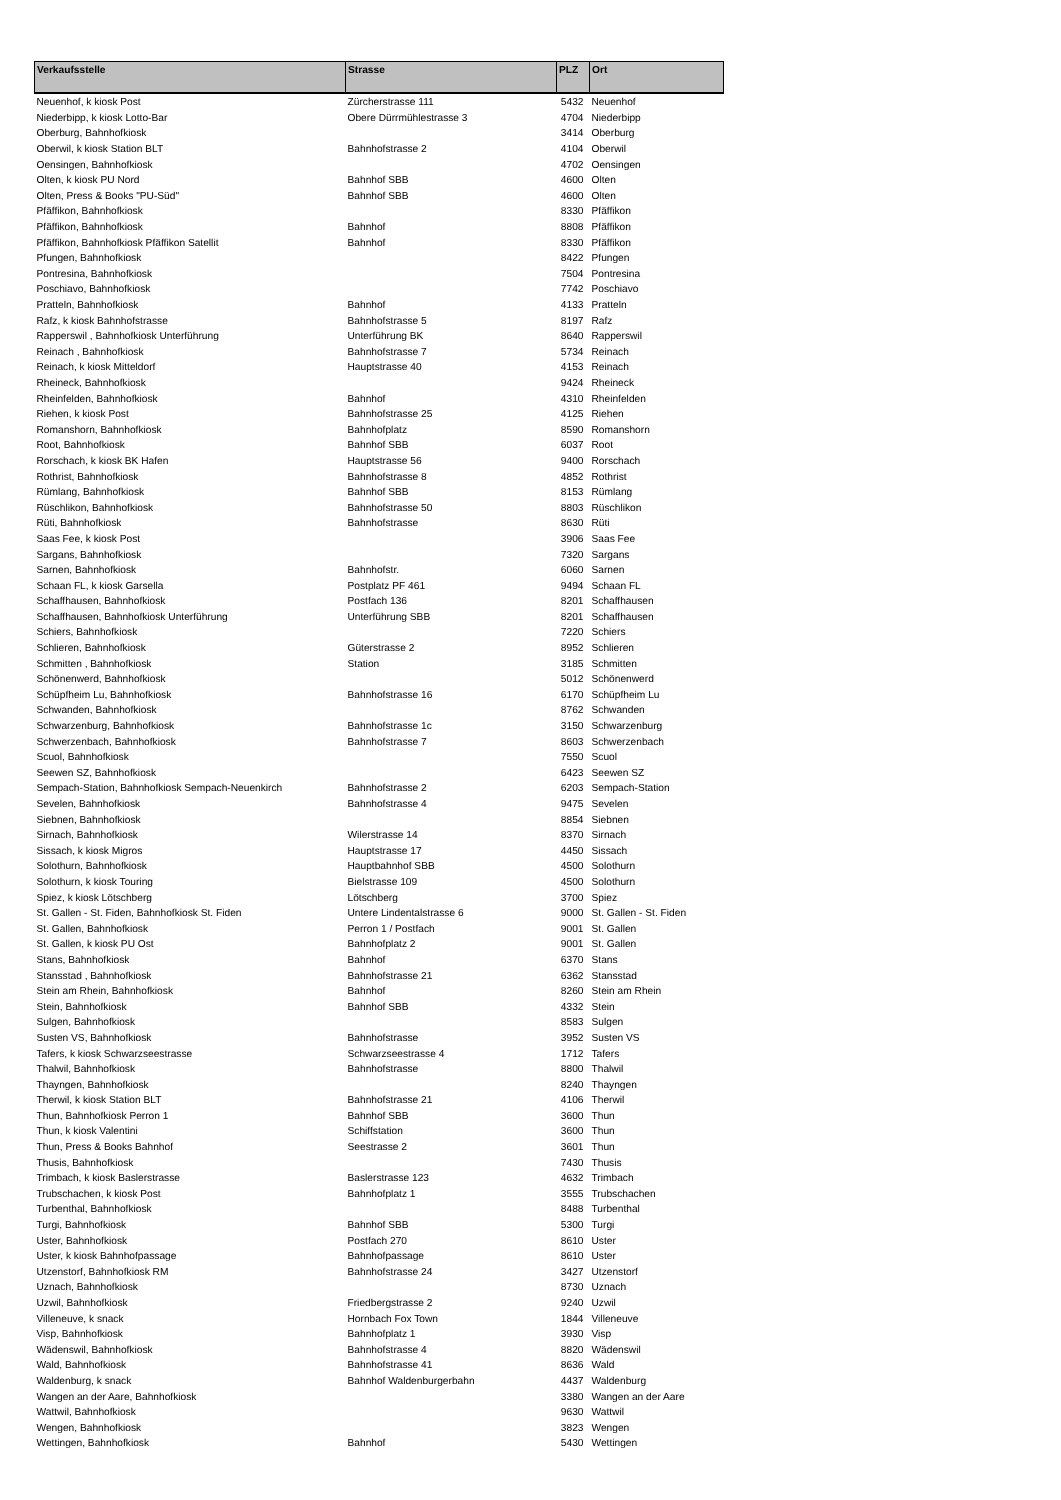| Verkaufsstelle | Strasse | PLZ | Ort |
| --- | --- | --- | --- |
| Neuenhof, k kiosk Post | Zürcherstrasse 111 | 5432 | Neuenhof |
| Niederbipp, k kiosk Lotto-Bar | Obere Dürrmühlestrasse 3 | 4704 | Niederbipp |
| Oberburg, Bahnhofkiosk | | 3414 | Oberburg |
| Oberwil, k kiosk Station BLT | Bahnhofstrasse 2 | 4104 | Oberwil |
| Oensingen, Bahnhofkiosk | | 4702 | Oensingen |
| Olten, k kiosk PU Nord | Bahnhof SBB | 4600 | Olten |
| Olten, Press & Books "PU-Süd" | Bahnhof SBB | 4600 | Olten |
| Pfäffikon, Bahnhofkiosk | | 8330 | Pfäffikon |
| Pfäffikon, Bahnhofkiosk | Bahnhof | 8808 | Pfäffikon |
| Pfäffikon, Bahnhofkiosk Pfäffikon Satellit | Bahnhof | 8330 | Pfäffikon |
| Pfungen, Bahnhofkiosk | | 8422 | Pfungen |
| Pontresina, Bahnhofkiosk | | 7504 | Pontresina |
| Poschiavo, Bahnhofkiosk | | 7742 | Poschiavo |
| Pratteln, Bahnhofkiosk | Bahnhof | 4133 | Pratteln |
| Rafz, k kiosk Bahnhofstrasse | Bahnhofstrasse 5 | 8197 | Rafz |
| Rapperswil , Bahnhofkiosk Unterführung | Unterführung BK | 8640 | Rapperswil |
| Reinach , Bahnhofkiosk | Bahnhofstrasse 7 | 5734 | Reinach |
| Reinach, k kiosk Mitteldorf | Hauptstrasse 40 | 4153 | Reinach |
| Rheineck, Bahnhofkiosk | | 9424 | Rheineck |
| Rheinfelden, Bahnhofkiosk | Bahnhof | 4310 | Rheinfelden |
| Riehen, k kiosk Post | Bahnhofstrasse 25 | 4125 | Riehen |
| Romanshorn, Bahnhofkiosk | Bahnhofplatz | 8590 | Romanshorn |
| Root, Bahnhofkiosk | Bahnhof SBB | 6037 | Root |
| Rorschach, k kiosk BK Hafen | Hauptstrasse 56 | 9400 | Rorschach |
| Rothrist, Bahnhofkiosk | Bahnhofstrasse 8 | 4852 | Rothrist |
| Rümlang, Bahnhofkiosk | Bahnhof SBB | 8153 | Rümlang |
| Rüschlikon, Bahnhofkiosk | Bahnhofstrasse 50 | 8803 | Rüschlikon |
| Rüti, Bahnhofkiosk | Bahnhofstrasse | 8630 | Rüti |
| Saas Fee, k kiosk Post | | 3906 | Saas Fee |
| Sargans, Bahnhofkiosk | | 7320 | Sargans |
| Sarnen, Bahnhofkiosk | Bahnhofstr. | 6060 | Sarnen |
| Schaan FL, k kiosk Garsella | Postplatz PF 461 | 9494 | Schaan FL |
| Schaffhausen, Bahnhofkiosk | Postfach 136 | 8201 | Schaffhausen |
| Schaffhausen, Bahnhofkiosk Unterführung | Unterführung SBB | 8201 | Schaffhausen |
| Schiers, Bahnhofkiosk | | 7220 | Schiers |
| Schlieren, Bahnhofkiosk | Güterstrasse 2 | 8952 | Schlieren |
| Schmitten , Bahnhofkiosk | Station | 3185 | Schmitten |
| Schönenwerd, Bahnhofkiosk | | 5012 | Schönenwerd |
| Schüpfheim Lu, Bahnhofkiosk | Bahnhofstrasse 16 | 6170 | Schüpfheim Lu |
| Schwanden, Bahnhofkiosk | | 8762 | Schwanden |
| Schwarzenburg, Bahnhofkiosk | Bahnhofstrasse 1c | 3150 | Schwarzenburg |
| Schwerzenbach, Bahnhofkiosk | Bahnhofstrasse 7 | 8603 | Schwerzenbach |
| Scuol, Bahnhofkiosk | | 7550 | Scuol |
| Seewen SZ, Bahnhofkiosk | | 6423 | Seewen SZ |
| Sempach-Station, Bahnhofkiosk Sempach-Neuenkirch | Bahnhofstrasse 2 | 6203 | Sempach-Station |
| Sevelen, Bahnhofkiosk | Bahnhofstrasse 4 | 9475 | Sevelen |
| Siebnen, Bahnhofkiosk | | 8854 | Siebnen |
| Sirnach, Bahnhofkiosk | Wilerstrasse 14 | 8370 | Sirnach |
| Sissach, k kiosk Migros | Hauptstrasse 17 | 4450 | Sissach |
| Solothurn, Bahnhofkiosk | Hauptbahnhof SBB | 4500 | Solothurn |
| Solothurn, k kiosk Touring | Bielstrasse 109 | 4500 | Solothurn |
| Spiez, k kiosk Lötschberg | Lötschberg | 3700 | Spiez |
| St. Gallen - St. Fiden, Bahnhofkiosk St. Fiden | Untere Lindentalstrasse 6 | 9000 | St. Gallen - St. Fiden |
| St. Gallen, Bahnhofkiosk | Perron 1 / Postfach | 9001 | St. Gallen |
| St. Gallen, k kiosk PU Ost | Bahnhofplatz 2 | 9001 | St. Gallen |
| Stans, Bahnhofkiosk | Bahnhof | 6370 | Stans |
| Stansstad , Bahnhofkiosk | Bahnhofstrasse 21 | 6362 | Stansstad |
| Stein am Rhein, Bahnhofkiosk | Bahnhof | 8260 | Stein am Rhein |
| Stein, Bahnhofkiosk | Bahnhof SBB | 4332 | Stein |
| Sulgen, Bahnhofkiosk | | 8583 | Sulgen |
| Susten VS, Bahnhofkiosk | Bahnhofstrasse | 3952 | Susten VS |
| Tafers, k kiosk Schwarzseestrasse | Schwarzseestrasse 4 | 1712 | Tafers |
| Thalwil, Bahnhofkiosk | Bahnhofstrasse | 8800 | Thalwil |
| Thayngen, Bahnhofkiosk | | 8240 | Thayngen |
| Therwil, k kiosk Station BLT | Bahnhofstrasse 21 | 4106 | Therwil |
| Thun, Bahnhofkiosk Perron 1 | Bahnhof SBB | 3600 | Thun |
| Thun, k kiosk Valentini | Schiffstation | 3600 | Thun |
| Thun, Press & Books Bahnhof | Seestrasse 2 | 3601 | Thun |
| Thusis, Bahnhofkiosk | | 7430 | Thusis |
| Trimbach, k kiosk Baslerstrasse | Baslerstrasse 123 | 4632 | Trimbach |
| Trubschachen, k kiosk Post | Bahnhofplatz 1 | 3555 | Trubschachen |
| Turbenthal, Bahnhofkiosk | | 8488 | Turbenthal |
| Turgi, Bahnhofkiosk | Bahnhof SBB | 5300 | Turgi |
| Uster, Bahnhofkiosk | Postfach 270 | 8610 | Uster |
| Uster, k kiosk Bahnhofpassage | Bahnhofpassage | 8610 | Uster |
| Utzenstorf, Bahnhofkiosk RM | Bahnhofstrasse 24 | 3427 | Utzenstorf |
| Uznach, Bahnhofkiosk | | 8730 | Uznach |
| Uzwil, Bahnhofkiosk | Friedbergstrasse 2 | 9240 | Uzwil |
| Villeneuve, k snack | Hornbach Fox Town | 1844 | Villeneuve |
| Visp, Bahnhofkiosk | Bahnhofplatz 1 | 3930 | Visp |
| Wädenswil, Bahnhofkiosk | Bahnhofstrasse 4 | 8820 | Wädenswil |
| Wald, Bahnhofkiosk | Bahnhofstrasse 41 | 8636 | Wald |
| Waldenburg, k snack | Bahnhof Waldenburgerbahn | 4437 | Waldenburg |
| Wangen an der Aare, Bahnhofkiosk | | 3380 | Wangen an der Aare |
| Wattwil, Bahnhofkiosk | | 9630 | Wattwil |
| Wengen, Bahnhofkiosk | | 3823 | Wengen |
| Wettingen, Bahnhofkiosk | Bahnhof | 5430 | Wettingen |